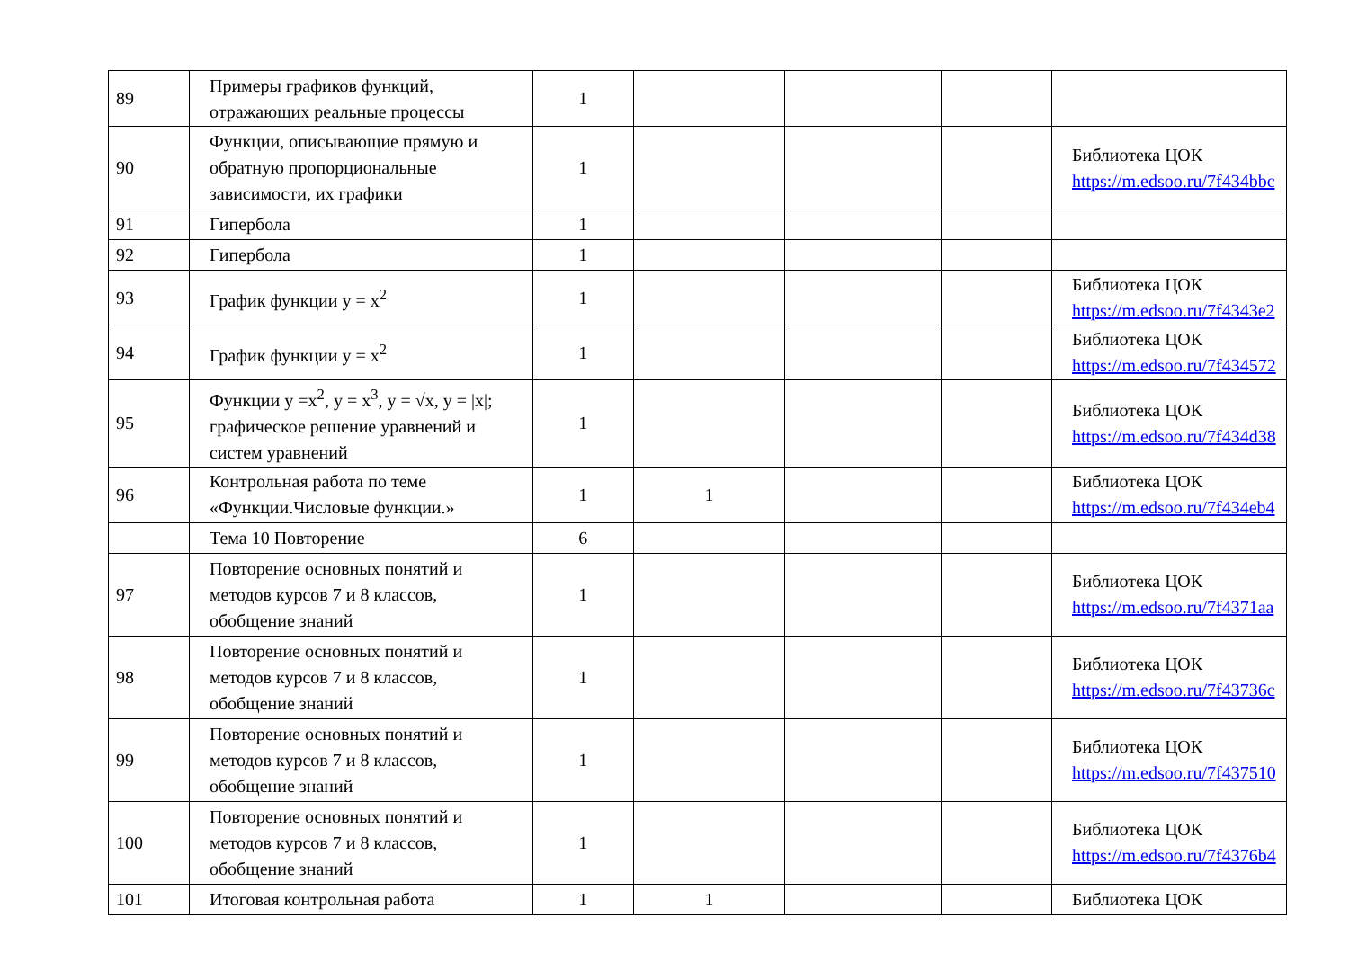| 89 | Примеры графиков функций, отражающих реальные процессы | 1 | | | | |
| 90 | Функции, описывающие прямую и обратную пропорциональные зависимости, их графики | 1 | | | | Библиотека ЦОК https://m.edsoo.ru/7f434bbc |
| 91 | Гипербола | 1 | | | | |
| 92 | Гипербола | 1 | | | | |
| 93 | График функции y = x<sup>2</sup> | 1 | | | | Библиотека ЦОК https://m.edsoo.ru/7f4343e2 |
| 94 | График функции y = x<sup>2</sup> | 1 | | | | Библиотека ЦОК https://m.edsoo.ru/7f434572 |
| 95 | Функции y =x<sup>2</sup>, y = x<sup>3</sup>, y = √x, y = /x/; графическое решение уравнений и систем уравнений | 1 | | | | Библиотека ЦОК https://m.edsoo.ru/7f434d38 |
| 96 | Контрольная работа по теме «Функции.Числовые функции.» | 1 | 1 | | | Библиотека ЦОК https://m.edsoo.ru/7f434eb4 |
| | Тема 10 Повторение | 6 | | | | |
| 97 | Повторение основных понятий и методов курсов 7 и 8 классов, обобщение знаний | 1 | | | | Библиотека ЦОК https://m.edsoo.ru/7f4371aa |
| 98 | Повторение основных понятий и методов курсов 7 и 8 классов, обобщение знаний | 1 | | | | Библиотека ЦОК https://m.edsoo.ru/7f43736c |
| 99 | Повторение основных понятий и методов курсов 7 и 8 классов, обобщение знаний | 1 | | | | Библиотека ЦОК https://m.edsoo.ru/7f437510 |
| 100 | Повторение основных понятий и методов курсов 7 и 8 классов, обобщение знаний | 1 | | | | Библиотека ЦОК https://m.edsoo.ru/7f4376b4 |
| 101 | Итоговая контрольная работа | 1 | 1 | | | Библиотека ЦОК |